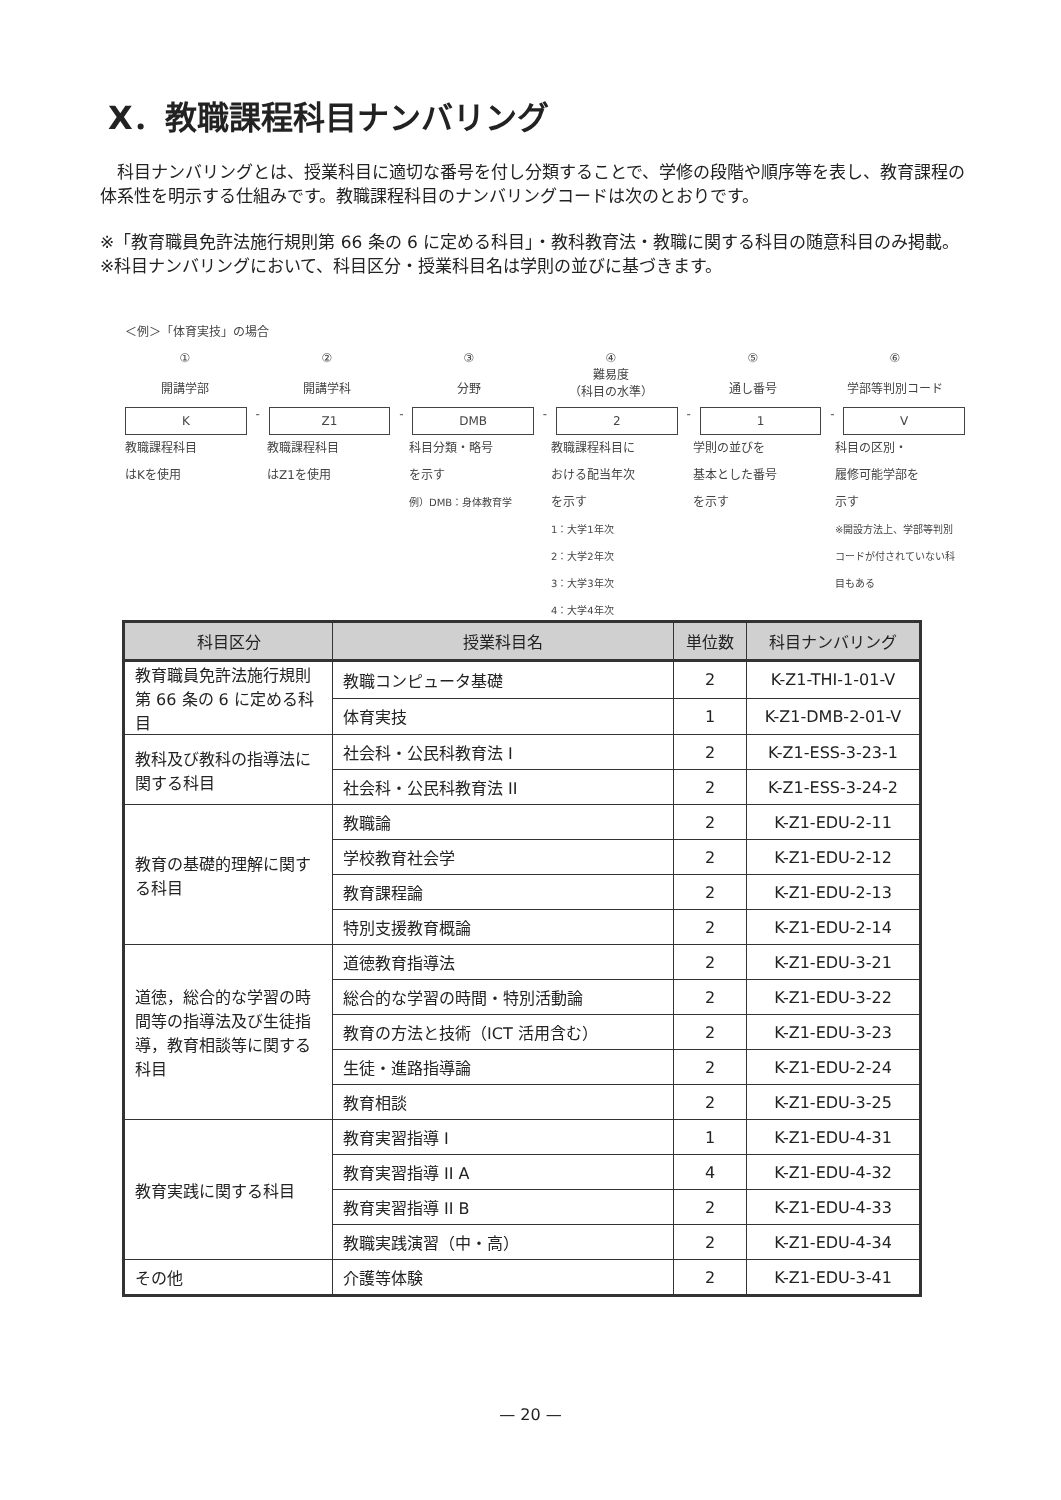X．教職課程科目ナンバリング
　科目ナンバリングとは、授業科目に適切な番号を付し分類することで、学修の段階や順序等を表し、教育課程の体系性を明示する仕組みです。教職課程科目のナンバリングコードは次のとおりです。
※「教育職員免許法施行規則第 66 条の 6 に定める科目」・教科教育法・教職に関する科目の随意科目のみ掲載。
※科目ナンバリングにおいて、科目区分・授業科目名は学則の並びに基づきます。
＜例＞「体育実技」の場合
①
開講学部
②
開講学科
③
分野
④
難易度
（科目の水準）
⑤
通し番号
⑥
学部等判別コード
K
-
Z1
-
DMB
-
2
-
1
-
V
教職課程科目
はKを使用
教職課程科目
はZ1を使用
科目分類・略号
を示す
例）DMB：身体教育学
教職課程科目に
おける配当年次
を示す
1：大学1年次
2：大学2年次
3：大学3年次
4：大学4年次
学則の並びを
基本とした番号
を示す
科目の区別・
履修可能学部を
示す
※開設方法上、学部等判別コードが付されていない科目もある
| 科目区分 | 授業科目名 | 単位数 | 科目ナンバリング |
| --- | --- | --- | --- |
| 教育職員免許法施行規則第 66 条の 6 に定める科目 | 教職コンピュータ基礎 | 2 | K-Z1-THI-1-01-V |
| | 体育実技 | 1 | K-Z1-DMB-2-01-V |
| 教科及び教科の指導法に関する科目 | 社会科・公民科教育法 I | 2 | K-Z1-ESS-3-23-1 |
| | 社会科・公民科教育法 II | 2 | K-Z1-ESS-3-24-2 |
| 教育の基礎的理解に関する科目 | 教職論 | 2 | K-Z1-EDU-2-11 |
| | 学校教育社会学 | 2 | K-Z1-EDU-2-12 |
| | 教育課程論 | 2 | K-Z1-EDU-2-13 |
| | 特別支援教育概論 | 2 | K-Z1-EDU-2-14 |
| 道徳，総合的な学習の時間等の指導法及び生徒指導，教育相談等に関する科目 | 道徳教育指導法 | 2 | K-Z1-EDU-3-21 |
| | 総合的な学習の時間・特別活動論 | 2 | K-Z1-EDU-3-22 |
| | 教育の方法と技術（ICT 活用含む） | 2 | K-Z1-EDU-3-23 |
| | 生徒・進路指導論 | 2 | K-Z1-EDU-2-24 |
| | 教育相談 | 2 | K-Z1-EDU-3-25 |
| 教育実践に関する科目 | 教育実習指導 I | 1 | K-Z1-EDU-4-31 |
| | 教育実習指導 II A | 4 | K-Z1-EDU-4-32 |
| | 教育実習指導 II B | 2 | K-Z1-EDU-4-33 |
| | 教職実践演習（中・高） | 2 | K-Z1-EDU-4-34 |
| その他 | 介護等体験 | 2 | K-Z1-EDU-3-41 |
— 20 —